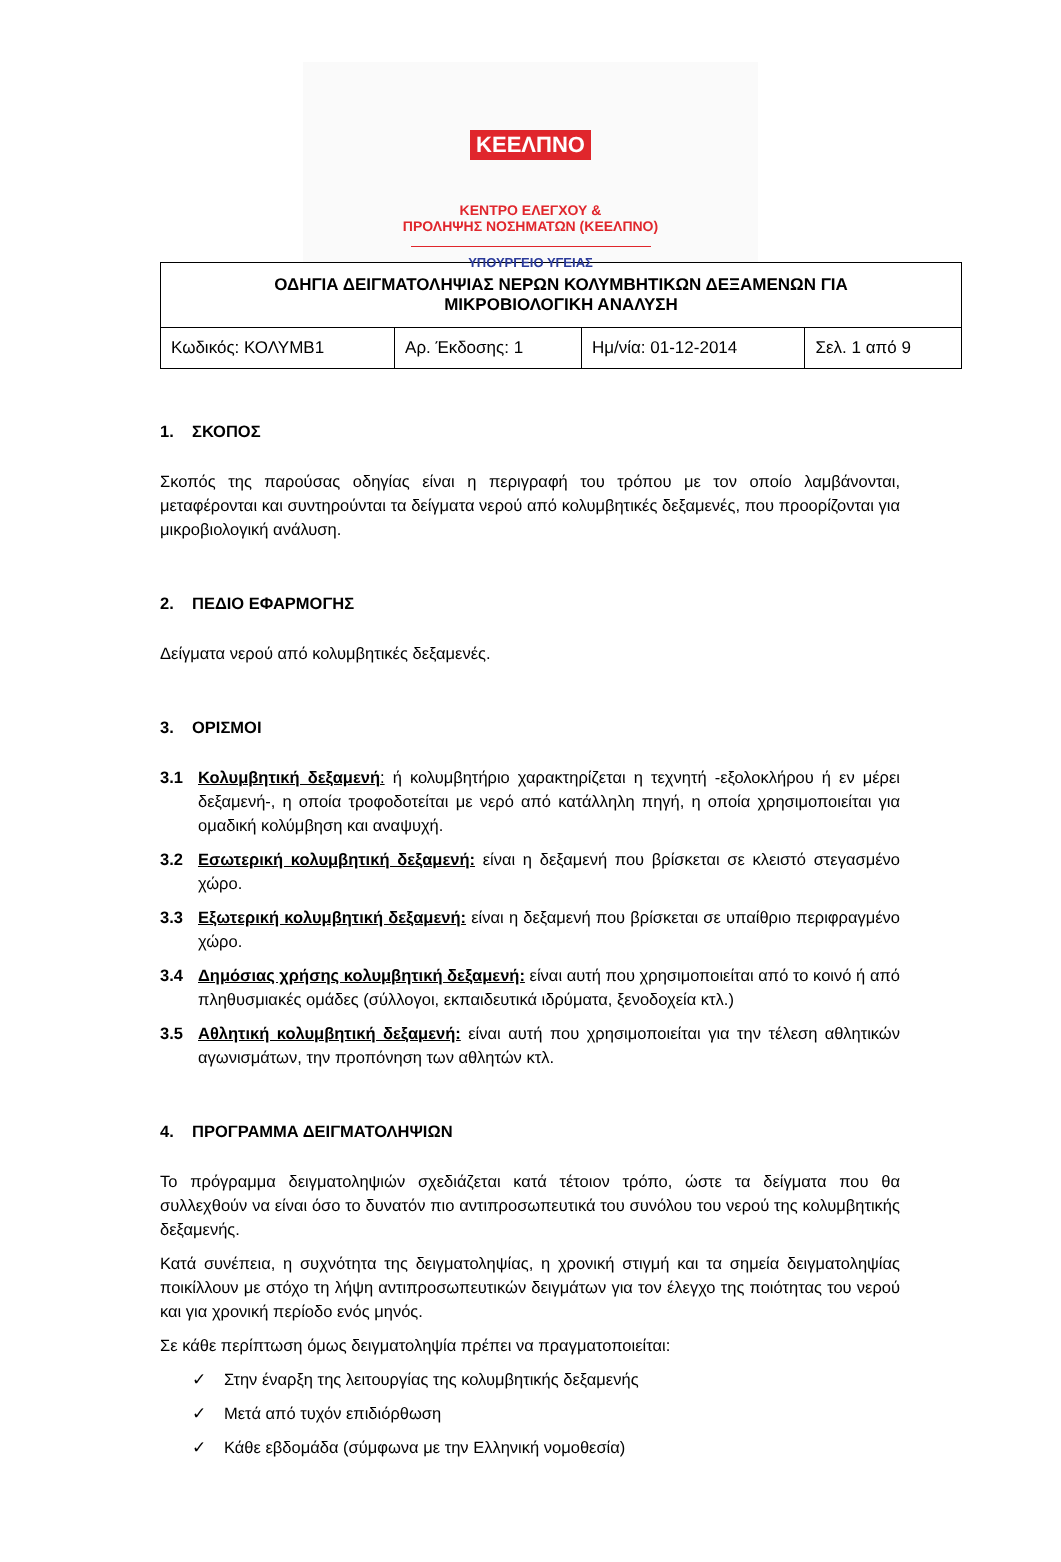ΚΕΕΛΠΝΟ
ΚΕΝΤΡΟ ΕΛΕΓΧΟΥ &
ΠΡΟΛΗΨΗΣ ΝΟΣΗΜΑΤΩΝ (ΚΕΕΛΠΝΟ)
ΥΠΟΥΡΓΕΙΟ ΥΓΕΙΑΣ
| ΟΔΗΓΙΑ ΔΕΙΓΜΑΤΟΛΗΨΙΑΣ ΝΕΡΩΝ ΚΟΛΥΜΒΗΤΙΚΩΝ ΔΕΞΑΜΕΝΩΝ ΓΙΑ ΜΙΚΡΟΒΙΟΛΟΓΙΚΗ ΑΝΑΛΥΣΗ | | | |
| --- | --- | --- | --- |
| Κωδικός: ΚΟΛΥΜΒ1 | Αρ. Έκδοσης: 1 | Ημ/νία: 01-12-2014 | Σελ. 1 από 9 |
1. ΣΚΟΠΟΣ
Σκοπός της παρούσας οδηγίας είναι η περιγραφή του τρόπου με τον οποίο λαμβάνονται, μεταφέρονται και συντηρούνται τα δείγματα νερού από κολυμβητικές δεξαμενές, που προορίζονται για μικροβιολογική ανάλυση.
2. ΠΕΔΙΟ ΕΦΑΡΜΟΓΗΣ
Δείγματα νερού από κολυμβητικές δεξαμενές.
3. ΟΡΙΣΜΟΙ
3.1 Κολυμβητική δεξαμενή: ή κολυμβητήριο χαρακτηρίζεται η τεχνητή -εξολοκλήρου ή εν μέρει δεξαμενή-, η οποία τροφοδοτείται με νερό από κατάλληλη πηγή, η οποία χρησιμοποιείται για ομαδική κολύμβηση και αναψυχή.
3.2 Εσωτερική κολυμβητική δεξαμενή: είναι η δεξαμενή που βρίσκεται σε κλειστό στεγασμένο χώρο.
3.3 Εξωτερική κολυμβητική δεξαμενή: είναι η δεξαμενή που βρίσκεται σε υπαίθριο περιφραγμένο χώρο.
3.4 Δημόσιας χρήσης κολυμβητική δεξαμενή: είναι αυτή που χρησιμοποιείται από το κοινό ή από πληθυσμιακές ομάδες (σύλλογοι, εκπαιδευτικά ιδρύματα, ξενοδοχεία κτλ.)
3.5 Αθλητική κολυμβητική δεξαμενή: είναι αυτή που χρησιμοποιείται για την τέλεση αθλητικών αγωνισμάτων, την προπόνηση των αθλητών κτλ.
4. ΠΡΟΓΡΑΜΜΑ ΔΕΙΓΜΑΤΟΛΗΨΙΩΝ
Το πρόγραμμα δειγματοληψιών σχεδιάζεται κατά τέτοιον τρόπο, ώστε τα δείγματα που θα συλλεχθούν να είναι όσο το δυνατόν πιο αντιπροσωπευτικά του συνόλου του νερού της κολυμβητικής δεξαμενής.
Κατά συνέπεια, η συχνότητα της δειγματοληψίας, η χρονική στιγμή και τα σημεία δειγματοληψίας ποικίλλουν με στόχο τη λήψη αντιπροσωπευτικών δειγμάτων για τον έλεγχο της ποιότητας του νερού και για χρονική περίοδο ενός μηνός.
Σε κάθε περίπτωση όμως δειγματοληψία πρέπει να πραγματοποιείται:
✓ Στην έναρξη της λειτουργίας της κολυμβητικής δεξαμενής
✓ Μετά από τυχόν επιδιόρθωση
✓ Κάθε εβδομάδα (σύμφωνα με την Ελληνική νομοθεσία)